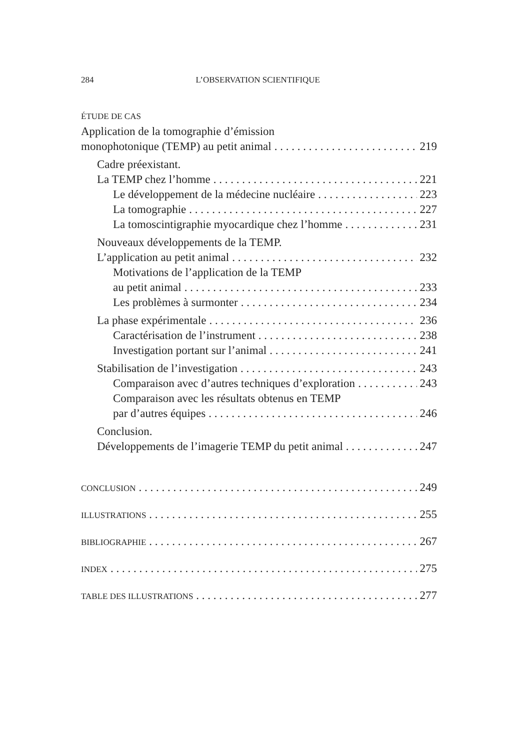284 L’OBSERVATION SCIENTIFIQUE
ÉTUDE DE CAS
Application de la tomographie d’émission
monophotonique (TEMP) au petit animal 219
Cadre préexistant.
La TEMP chez l’homme 221
Le développement de la médecine nucléaire 223
La tomographie 227
La tomoscintigraphie myocardique chez l’homme 231
Nouveaux développements de la TEMP.
L’application au petit animal 232
Motivations de l’application de la TEMP
au petit animal 233
Les problèmes à surmonter 234
La phase expérimentale 236
Caractérisation de l’instrument 238
Investigation portant sur l’animal 241
Stabilisation de l’investigation 243
Comparaison avec d’autres techniques d’exploration 243
Comparaison avec les résultats obtenus en TEMP
par d’autres équipes 246
Conclusion.
Développements de l’imagerie TEMP du petit animal 247
CONCLUSION 249
ILLUSTRATIONS 255
BIBLIOGRAPHIE 267
INDEX 275
TABLE DES ILLUSTRATIONS 277